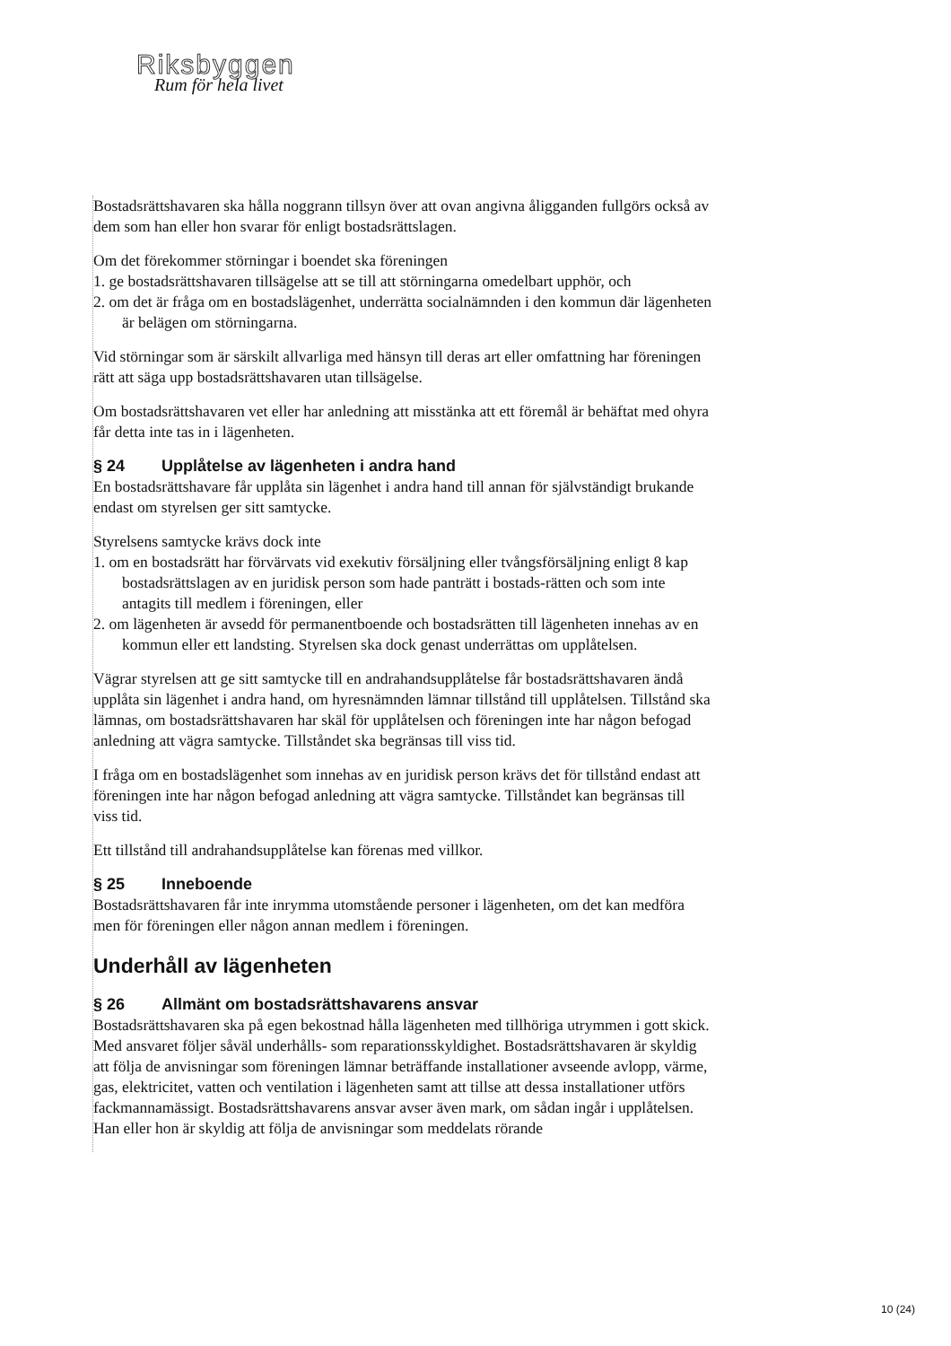Riksbyggen
Rum för hela livet
Bostadsrättshavaren ska hålla noggrann tillsyn över att ovan angivna åligganden fullgörs också av dem som han eller hon svarar för enligt bostadsrättslagen.
Om det förekommer störningar i boendet ska föreningen
1. ge bostadsrättshavaren tillsägelse att se till att störningarna omedelbart upphör, och
2. om det är fråga om en bostadslägenhet, underrätta socialnämnden i den kommun där lägenheten är belägen om störningarna.
Vid störningar som är särskilt allvarliga med hänsyn till deras art eller omfattning har föreningen rätt att säga upp bostadsrättshavaren utan tillsägelse.
Om bostadsrättshavaren vet eller har anledning att misstänka att ett föremål är behäftat med ohyra får detta inte tas in i lägenheten.
§ 24 Upplåtelse av lägenheten i andra hand
En bostadsrättshavare får upplåta sin lägenhet i andra hand till annan för självständigt brukande endast om styrelsen ger sitt samtycke.
Styrelsens samtycke krävs dock inte
1. om en bostadsrätt har förvärvats vid exekutiv försäljning eller tvångsförsäljning enligt 8 kap bostadsrättslagen av en juridisk person som hade panträtt i bostads-rätten och som inte antagits till medlem i föreningen, eller
2. om lägenheten är avsedd för permanentboende och bostadsrätten till lägenheten innehas av en kommun eller ett landsting. Styrelsen ska dock genast underrättas om upplåtelsen.
Vägrar styrelsen att ge sitt samtycke till en andrahandsupplåtelse får bostadsrättshavaren ändå upplåta sin lägenhet i andra hand, om hyresnämnden lämnar tillstånd till upplåtelsen. Tillstånd ska lämnas, om bostadsrättshavaren har skäl för upplåtelsen och föreningen inte har någon befogad anledning att vägra samtycke. Tillståndet ska begränsas till viss tid.
I fråga om en bostadslägenhet som innehas av en juridisk person krävs det för tillstånd endast att föreningen inte har någon befogad anledning att vägra samtycke. Tillståndet kan begränsas till viss tid.
Ett tillstånd till andrahandsupplåtelse kan förenas med villkor.
§ 25 Inneboende
Bostadsrättshavaren får inte inrymma utomstående personer i lägenheten, om det kan medföra men för föreningen eller någon annan medlem i föreningen.
Underhåll av lägenheten
§ 26 Allmänt om bostadsrättshavarens ansvar
Bostadsrättshavaren ska på egen bekostnad hålla lägenheten med tillhöriga utrymmen i gott skick. Med ansvaret följer såväl underhålls- som reparationsskyldighet. Bostadsrättshavaren är skyldig att följa de anvisningar som föreningen lämnar beträffande installationer avseende avlopp, värme, gas, elektricitet, vatten och ventilation i lägenheten samt att tillse att dessa installationer utförs fackmannamässigt. Bostadsrättshavarens ansvar avser även mark, om sådan ingår i upplåtelsen. Han eller hon är skyldig att följa de anvisningar som meddelats rörande
10 (24)